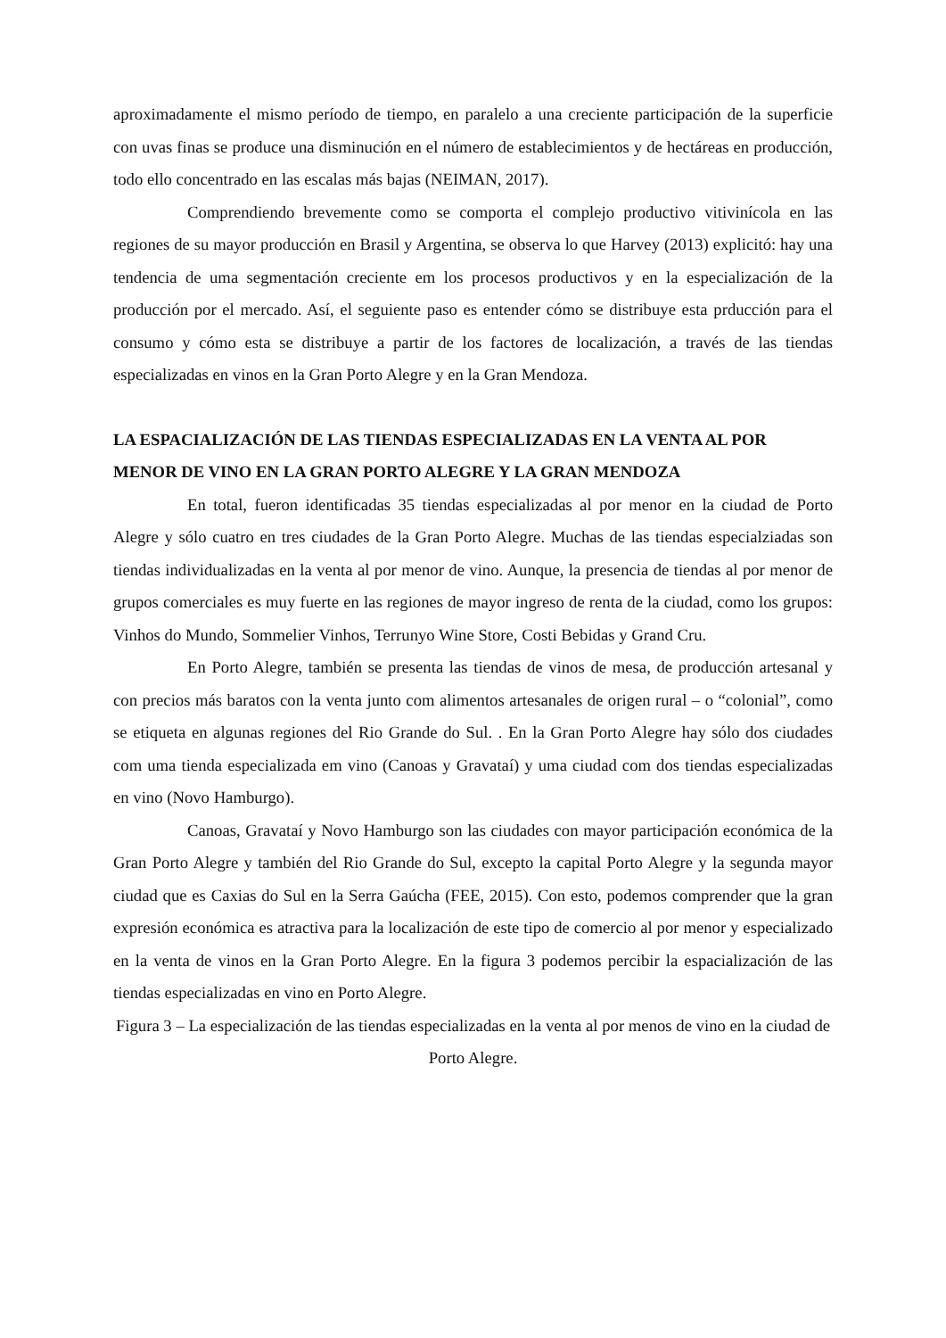aproximadamente el mismo período de tiempo, en paralelo a una creciente participación de la superficie con uvas finas se produce una disminución en el número de establecimientos y de hectáreas en producción, todo ello concentrado en las escalas más bajas (NEIMAN, 2017).
Comprendiendo brevemente como se comporta el complejo productivo vitivinícola en las regiones de su mayor producción en Brasil y Argentina, se observa lo que Harvey (2013) explicitó: hay una tendencia de uma segmentación creciente em los procesos productivos y en la especialización de la producción por el mercado. Así, el seguiente paso es entender cómo se distribuye esta prducción para el consumo y cómo esta se distribuye a partir de los factores de localización, a través de las tiendas especializadas en vinos en la Gran Porto Alegre y en la Gran Mendoza.
LA ESPACIALIZACIÓN DE LAS TIENDAS ESPECIALIZADAS EN LA VENTA AL POR MENOR DE VINO EN LA GRAN PORTO ALEGRE Y LA GRAN MENDOZA
En total, fueron identificadas 35 tiendas especializadas al por menor en la ciudad de Porto Alegre y sólo cuatro en tres ciudades de la Gran Porto Alegre. Muchas de las tiendas especialziadas son tiendas individualizadas en la venta al por menor de vino. Aunque, la presencia de tiendas al por menor de grupos comerciales es muy fuerte en las regiones de mayor ingreso de renta de la ciudad, como los grupos: Vinhos do Mundo, Sommelier Vinhos, Terrunyo Wine Store, Costi Bebidas y Grand Cru.
En Porto Alegre, también se presenta las tiendas de vinos de mesa, de producción artesanal y con precios más baratos con la venta junto com alimentos artesanales de origen rural – o “colonial”, como se etiqueta en algunas regiones del Rio Grande do Sul. . En la Gran Porto Alegre hay sólo dos ciudades com uma tienda especializada em vino (Canoas y Gravataí) y uma ciudad com dos tiendas especializadas en vino (Novo Hamburgo).
Canoas, Gravataí y Novo Hamburgo son las ciudades con mayor participación económica de la Gran Porto Alegre y también del Rio Grande do Sul, excepto la capital Porto Alegre y la segunda mayor ciudad que es Caxias do Sul en la Serra Gaúcha (FEE, 2015). Con esto, podemos comprender que la gran expresión económica es atractiva para la localización de este tipo de comercio al por menor y especializado en la venta de vinos en la Gran Porto Alegre. En la figura 3 podemos percibir la espacialización de las tiendas especializadas en vino en Porto Alegre.
Figura 3 – La especialización de las tiendas especializadas en la venta al por menos de vino en la ciudad de Porto Alegre.